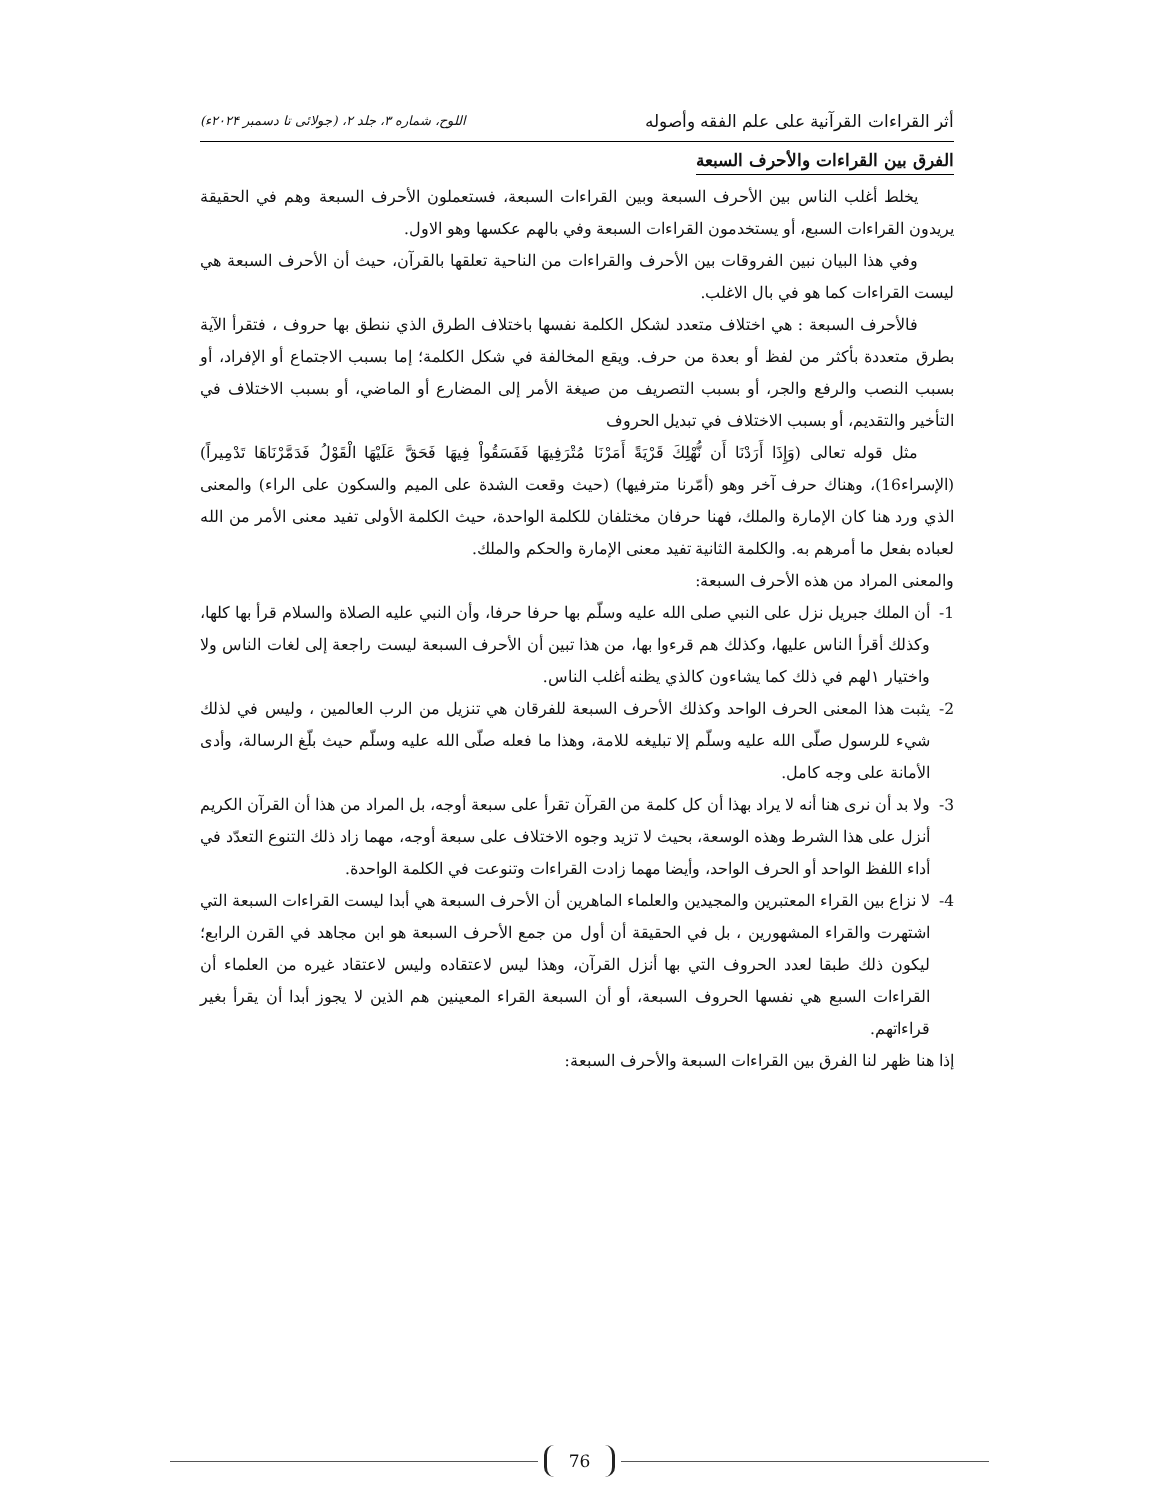أثر القراءات القرآنية على علم الفقه وأصوله اللوح، شماره ۳، جلد ۲، (جولائی تا دسمبر ۲۰۲۴ء)
الفرق بين القراءات والأحرف السبعة
يخلط أغلب الناس بين الأحرف السبعة وبين القراءات السبعة، فستعملون الأحرف السبعة وهم في الحقيقة يريدون القراءات السبع، أو يستخدمون القراءات السبعة وفي بالهم عكسها وهو الاول.
وفي هذا البيان نبين الفروقات بين الأحرف والقراءات من الناحية تعلقها بالقرآن، حيث أن الأحرف السبعة هي ليست القراءات كما هو في بال الاغلب.
فالأحرف السبعة : هي اختلاف متعدد لشكل الكلمة نفسها باختلاف الطرق الذي ننطق بها حروف ، فتقرأ الآية بطرق متعددة بأكثر من لفظ أو بعدة من حرف. ويقع المخالفة في شكل الكلمة؛ إما بسبب الاجتماع أو الإفراد، أو بسبب النصب والرفع والجر، أو بسبب التصريف من صيغة الأمر إلى المضارع أو الماضي، أو بسبب الاختلاف في التأخير والتقديم، أو بسبب الاختلاف في تبديل الحروف
مثل قوله تعالى (وَإِذَا أَرَدْنَا أَن نُّهْلِكَ قَرْيَةً أَمَرْنَا مُتْرَفِيهَا فَفَسَقُواْ فِيهَا فَحَقَّ عَلَيْهَا الْقَوْلُ فَدَمَّرْنَاهَا تَدْمِيراً) (الإسراء16)، وهناك حرف آخر وهو (أمّرنا مترفيها) (حيث وقعت الشدة على الميم والسكون على الراء) والمعنى الذي ورد هنا كان الإمارة والملك، فهنا حرفان مختلفان للكلمة الواحدة، حيث الكلمة الأولى تفيد معنى الأمر من الله لعباده بفعل ما أمرهم به. والكلمة الثانية تفيد معنى الإمارة والحكم والملك.
والمعنى المراد من هذه الأحرف السبعة:
1- أن الملك جبريل نزل على النبي صلى الله عليه وسلّم بها حرفا حرفا، وأن النبي عليه الصلاة والسلام قرأ بها كلها، وكذلك أقرأ الناس عليها، وكذلك هم قرءوا بها، من هذا تبين أن الأحرف السبعة ليست راجعة إلى لغات الناس ولا واختيار ١لهم في ذلك كما يشاءون كالذي يظنه أغلب الناس.
2- يثبت هذا المعنى الحرف الواحد وكذلك الأحرف السبعة للفرقان هي تنزيل من الرب العالمين ، وليس في لذلك شيء للرسول صلّى الله عليه وسلّم إلا تبليغه للامة، وهذا ما فعله صلّى الله عليه وسلّم حيث بلّغ الرسالة، وأدى الأمانة على وجه كامل.
3- ولا بد أن نرى هنا أنه لا يراد بهذا أن كل كلمة من القرآن تقرأ على سبعة أوجه، بل المراد من هذا أن القرآن الكريم أنزل على هذا الشرط وهذه الوسعة، بحيث لا تزيد وجوه الاختلاف على سبعة أوجه، مهما زاد ذلك التنوع التعدّد في أداء اللفظ الواحد أو الحرف الواحد، وأيضا مهما زادت القراءات وتنوعت في الكلمة الواحدة.
4- لا نزاع بين القراء المعتبرين والمجيدين والعلماء الماهرين أن الأحرف السبعة هي أبدا ليست القراءات السبعة التي اشتهرت والقراء المشهورين ، بل في الحقيقة أن أول من جمع الأحرف السبعة هو ابن مجاهد في القرن الرابع؛ ليكون ذلك طبقا لعدد الحروف التي بها أنزل القرآن، وهذا ليس لاعتقاده وليس لاعتقاد غيره من العلماء أن القراءات السبع هي نفسها الحروف السبعة، أو أن السبعة القراء المعينين هم الذين لا يجوز أبدا أن يقرأ بغير قراءاتهم.
إذا هنا ظهر لنا الفرق بين القراءات السبعة والأحرف السبعة:
76